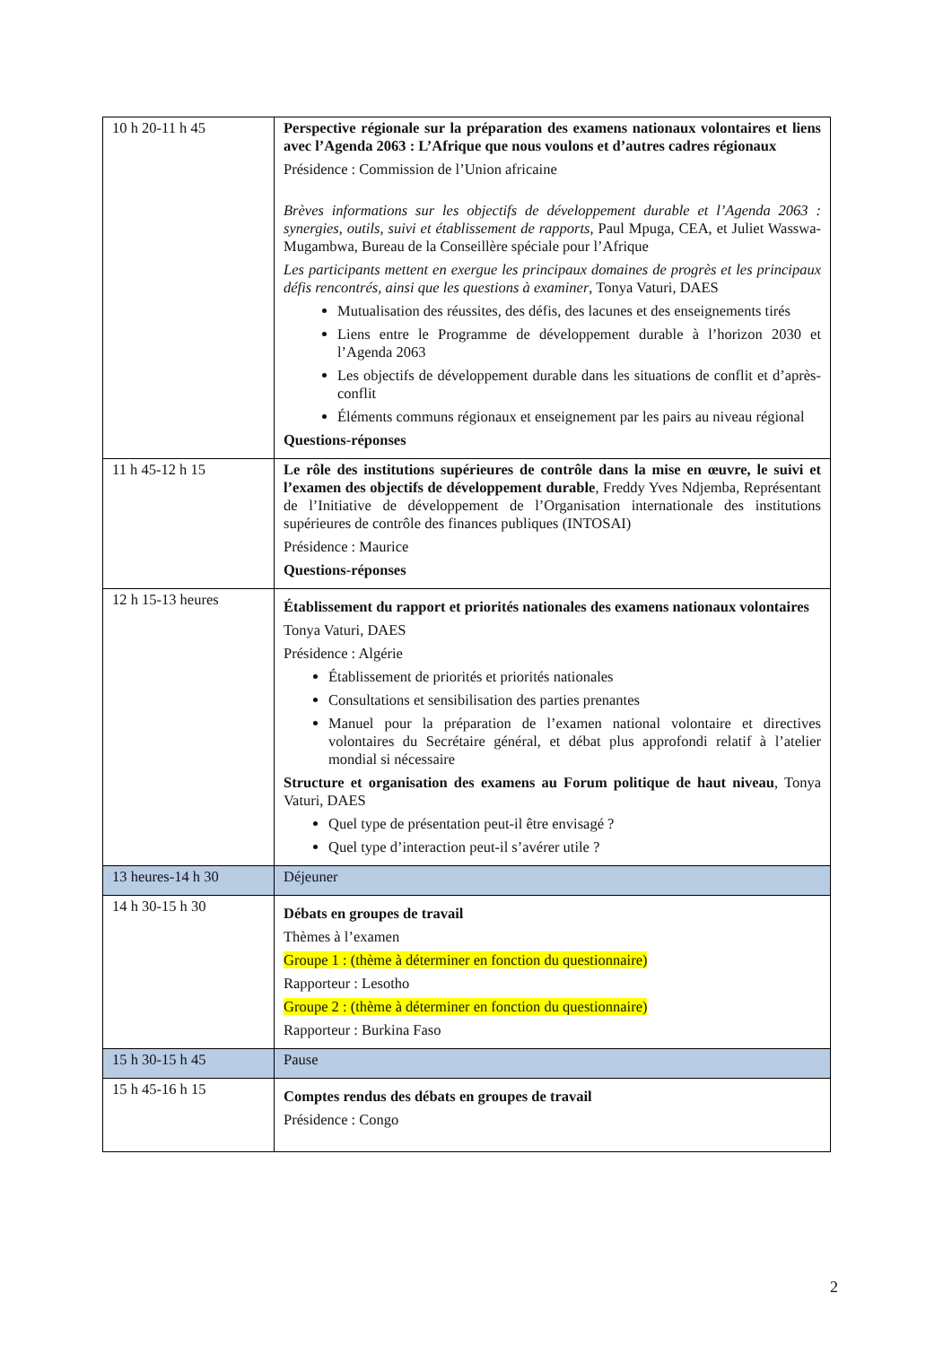| 10 h 20-11 h 45 | Perspective régionale sur la préparation des examens nationaux volontaires et liens avec l’Agenda 2063 : L’Afrique que nous voulons et d’autres cadres régionaux Présidence : Commission de l’Union africaine Brèves informations sur les objectifs de développement durable et l’Agenda 2063 : synergies, outils, suivi et établissement de rapports , Paul Mpuga, CEA, et Juliet Wasswa-Mugambwa, Bureau de la Conseillère spéciale pour l’Afrique Les participants mettent en exergue les principaux domaines de progrès et les principaux défis rencontrés, ainsi que les questions à examiner , Tonya Vaturi, DAES Mutualisation des réussites, des défis, des lacunes et des enseignements tirés Liens entre le Programme de développement durable à l’horizon 2030 et l’Agenda 2063 Les objectifs de développement durable dans les situations de conflit et d’après-conflit Éléments communs régionaux et enseignement par les pairs au niveau régional Questions-réponses |
| 11 h 45-12 h 15 | Le rôle des institutions supérieures de contrôle dans la mise en œuvre, le suivi et l’examen des objectifs de développement durable , Freddy Yves Ndjemba, Représentant de l’Initiative de développement de l’Organisation internationale des institutions supérieures de contrôle des finances publiques (INTOSAI) Présidence : Maurice Questions-réponses |
| 12 h 15-13 heures | Établissement du rapport et priorités nationales des examens nationaux volontaires Tonya Vaturi, DAES Présidence : Algérie Établissement de priorités et priorités nationales Consultations et sensibilisation des parties prenantes Manuel pour la préparation de l’examen national volontaire et directives volontaires du Secrétaire général, et débat plus approfondi relatif à l’atelier mondial si nécessaire Structure et organisation des examens au Forum politique de haut niveau , Tonya Vaturi, DAES Quel type de présentation peut-il être envisagé ? Quel type d’interaction peut-il s’avérer utile ? |
| 13 heures-14 h 30 | Déjeuner |
| 14 h 30-15 h 30 | Débats en groupes de travail Thèmes à l’examen Groupe 1 : (thème à déterminer en fonction du questionnaire) Rapporteur : Lesotho Groupe 2 : (thème à déterminer en fonction du questionnaire) Rapporteur : Burkina Faso |
| 15 h 30-15 h 45 | Pause |
| 15 h 45-16 h 15 | Comptes rendus des débats en groupes de travail Présidence : Congo |
2